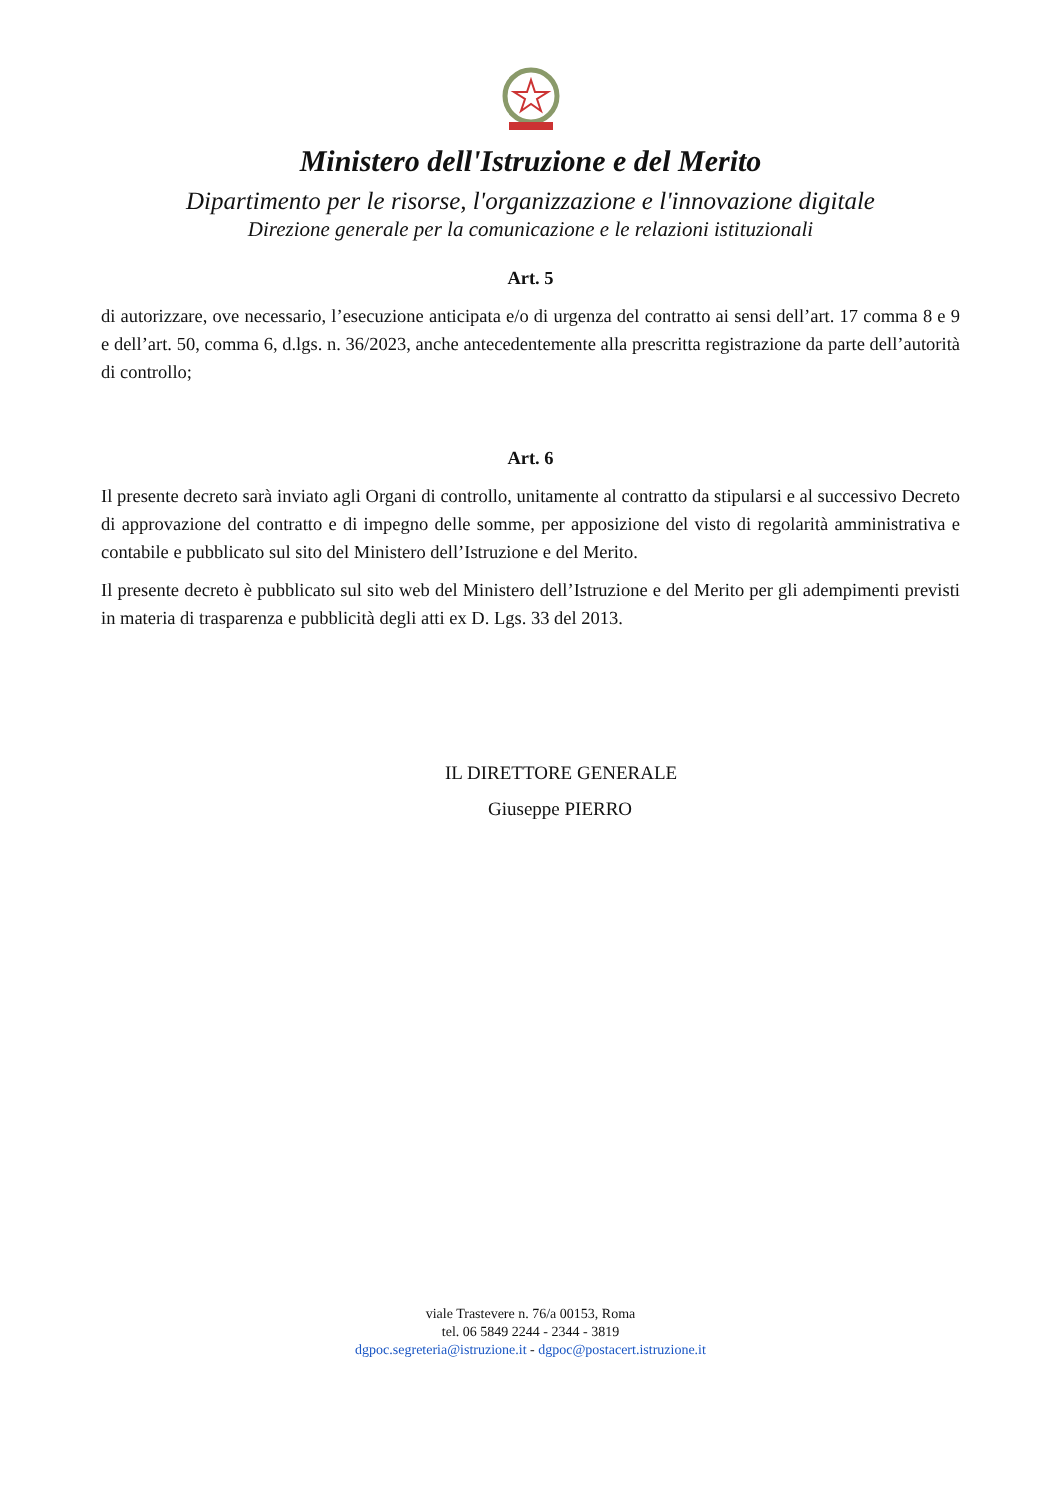Ministero dell'Istruzione e del Merito
Dipartimento per le risorse, l'organizzazione e l'innovazione digitale
Direzione generale per la comunicazione e le relazioni istituzionali
Art. 5
di autorizzare, ove necessario, l’esecuzione anticipata e/o di urgenza del contratto ai sensi dell’art. 17 comma 8 e 9 e dell’art. 50, comma 6, d.lgs. n. 36/2023, anche antecedentemente alla prescritta registrazione da parte dell’autorità di controllo;
Art. 6
Il presente decreto sarà inviato agli Organi di controllo, unitamente al contratto da stipularsi e al successivo Decreto di approvazione del contratto e di impegno delle somme, per apposizione del visto di regolarità amministrativa e contabile e pubblicato sul sito del Ministero dell’Istruzione e del Merito.
Il presente decreto è pubblicato sul sito web del Ministero dell’Istruzione e del Merito per gli adempimenti previsti in materia di trasparenza e pubblicità degli atti ex D. Lgs. 33 del 2013.
IL DIRETTORE GENERALE
Giuseppe PIERRO
viale Trastevere n. 76/a 00153, Roma
tel. 06 5849 2244 - 2344 - 3819
dgpoc.segreteria@istruzione.it - dgpoc@postacert.istruzione.it